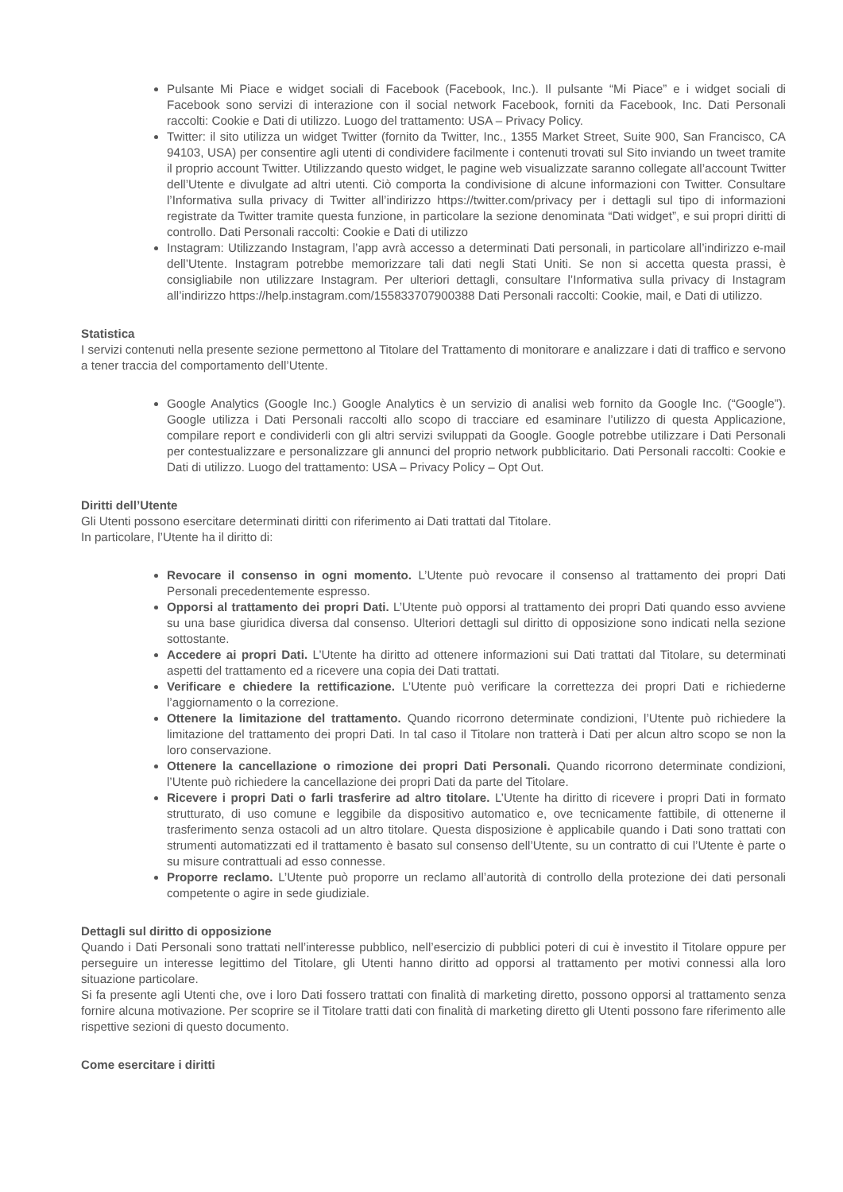Pulsante Mi Piace e widget sociali di Facebook (Facebook, Inc.). Il pulsante “Mi Piace” e i widget sociali di Facebook sono servizi di interazione con il social network Facebook, forniti da Facebook, Inc. Dati Personali raccolti: Cookie e Dati di utilizzo. Luogo del trattamento: USA – Privacy Policy.
Twitter: il sito utilizza un widget Twitter (fornito da Twitter, Inc., 1355 Market Street, Suite 900, San Francisco, CA 94103, USA) per consentire agli utenti di condividere facilmente i contenuti trovati sul Sito inviando un tweet tramite il proprio account Twitter. Utilizzando questo widget, le pagine web visualizzate saranno collegate all’account Twitter dell’Utente e divulgate ad altri utenti. Ciò comporta la condivisione di alcune informazioni con Twitter. Consultare l’Informativa sulla privacy di Twitter all’indirizzo https://twitter.com/privacy per i dettagli sul tipo di informazioni registrate da Twitter tramite questa funzione, in particolare la sezione denominata “Dati widget”, e sui propri diritti di controllo. Dati Personali raccolti: Cookie e Dati di utilizzo
Instagram: Utilizzando Instagram, l’app avrà accesso a determinati Dati personali, in particolare all’indirizzo e-mail dell’Utente. Instagram potrebbe memorizzare tali dati negli Stati Uniti. Se non si accetta questa prassi, è consigliabile non utilizzare Instagram. Per ulteriori dettagli, consultare l’Informativa sulla privacy di Instagram all’indirizzo https://help.instagram.com/155833707900388 Dati Personali raccolti: Cookie, mail, e Dati di utilizzo.
Statistica
I servizi contenuti nella presente sezione permettono al Titolare del Trattamento di monitorare e analizzare i dati di traffico e servono a tener traccia del comportamento dell’Utente.
Google Analytics (Google Inc.) Google Analytics è un servizio di analisi web fornito da Google Inc. (“Google”). Google utilizza i Dati Personali raccolti allo scopo di tracciare ed esaminare l’utilizzo di questa Applicazione, compilare report e condividerli con gli altri servizi sviluppati da Google. Google potrebbe utilizzare i Dati Personali per contestualizzare e personalizzare gli annunci del proprio network pubblicitario. Dati Personali raccolti: Cookie e Dati di utilizzo. Luogo del trattamento: USA – Privacy Policy – Opt Out.
Diritti dell’Utente
Gli Utenti possono esercitare determinati diritti con riferimento ai Dati trattati dal Titolare.
In particolare, l’Utente ha il diritto di:
Revocare il consenso in ogni momento. L’Utente può revocare il consenso al trattamento dei propri Dati Personali precedentemente espresso.
Opporsi al trattamento dei propri Dati. L’Utente può opporsi al trattamento dei propri Dati quando esso avviene su una base giuridica diversa dal consenso. Ulteriori dettagli sul diritto di opposizione sono indicati nella sezione sottostante.
Accedere ai propri Dati. L’Utente ha diritto ad ottenere informazioni sui Dati trattati dal Titolare, su determinati aspetti del trattamento ed a ricevere una copia dei Dati trattati.
Verificare e chiedere la rettificazione. L’Utente può verificare la correttezza dei propri Dati e richiederne l’aggiornamento o la correzione.
Ottenere la limitazione del trattamento. Quando ricorrono determinate condizioni, l’Utente può richiedere la limitazione del trattamento dei propri Dati. In tal caso il Titolare non tratterà i Dati per alcun altro scopo se non la loro conservazione.
Ottenere la cancellazione o rimozione dei propri Dati Personali. Quando ricorrono determinate condizioni, l’Utente può richiedere la cancellazione dei propri Dati da parte del Titolare.
Ricevere i propri Dati o farli trasferire ad altro titolare. L’Utente ha diritto di ricevere i propri Dati in formato strutturato, di uso comune e leggibile da dispositivo automatico e, ove tecnicamente fattibile, di ottenerne il trasferimento senza ostacoli ad un altro titolare. Questa disposizione è applicabile quando i Dati sono trattati con strumenti automatizzati ed il trattamento è basato sul consenso dell’Utente, su un contratto di cui l’Utente è parte o su misure contrattuali ad esso connesse.
Proporre reclamo. L’Utente può proporre un reclamo all’autorità di controllo della protezione dei dati personali competente o agire in sede giudiziale.
Dettagli sul diritto di opposizione
Quando i Dati Personali sono trattati nell’interesse pubblico, nell’esercizio di pubblici poteri di cui è investito il Titolare oppure per perseguire un interesse legittimo del Titolare, gli Utenti hanno diritto ad opporsi al trattamento per motivi connessi alla loro situazione particolare.
Si fa presente agli Utenti che, ove i loro Dati fossero trattati con finalità di marketing diretto, possono opporsi al trattamento senza fornire alcuna motivazione. Per scoprire se il Titolare tratti dati con finalità di marketing diretto gli Utenti possono fare riferimento alle rispettive sezioni di questo documento.
Come esercitare i diritti